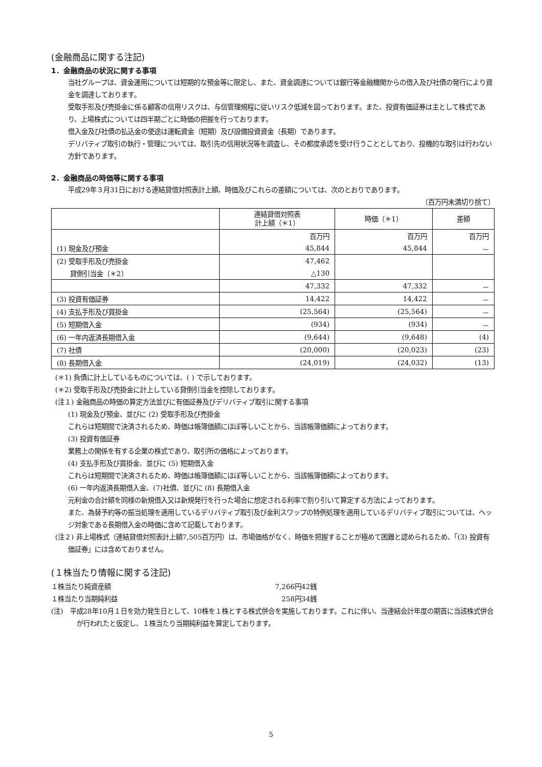(金融商品に関する注記)
1．金融商品の状況に関する事項
当社グループは、資金運用については短期的な預金等に限定し、また、資金調達については銀行等金融機関からの借入及び社債の発行により資金を調達しております。
受取手形及び売掛金に係る顧客の信用リスクは、与信管理規程に従いリスク低減を図っております。また、投資有価証券は主として株式であり、上場株式については四半期ごとに時価の把握を行っております。
借入金及び社債の払込金の使途は運転資金（短期）及び設備投資資金（長期）であります。
デリバティブ取引の執行・管理については、取引先の信用状況等を調査し、その都度承認を受け行うこととしており、投機的な取引は行わない方針であります。
2．金融商品の時価等に関する事項
平成29年３月31日における連結貸借対照表計上額、時価及びこれらの差額については、次のとおりであります。
〔百万円未満切り捨て〕
| | 連結貸借対照表 計上額（＊1） | 時価（＊1） | 差額 |
| --- | --- | --- | --- |
| | 百万円 | 百万円 | 百万円 |
| (1) 現金及び預金 | 45,844 | 45,844 | － |
| (2) 受取手形及び売掛金 | 47,462 | | |
| 貸倒引当金（＊2） | △130 | | |
| | 47,332 | 47,332 | － |
| (3) 投資有価証券 | 14,422 | 14,422 | － |
| (4) 支払手形及び買掛金 | (25,564) | (25,564) | － |
| (5) 短期借入金 | (934) | (934) | － |
| (6) 一年内返済長期借入金 | (9,644) | (9,648) | (4) |
| (7) 社債 | (20,000) | (20,023) | (23) |
| (8) 長期借入金 | (24,019) | (24,032) | (13) |
(＊1) 負債に計上しているものについては、( ) で示しております。
(＊2) 受取手形及び売掛金に計上している貸倒引当金を控除しております。
(注１) 金融商品の時価の算定方法並びに有価証券及びデリバティブ取引に関する事項
(1) 現金及び預金、並びに (2) 受取手形及び売掛金
これらは短期間で決済されるため、時価は帳簿価額にほぼ等しいことから、当該帳簿価額によっております。
(3) 投資有価証券
業務上の関係を有する企業の株式であり、取引所の価格によっております。
(4) 支払手形及び買掛金、並びに (5) 短期借入金
これらは短期間で決済されるため、時価は帳簿価額にほぼ等しいことから、当該帳簿価額によっております。
(6) 一年内返済長期借入金、(7)社債、並びに (8) 長期借入金
元利金の合計額を同様の新規借入又は新規発行を行った場合に想定される利率で割り引いて算定する方法によっております。
また、為替予約等の振当処理を適用しているデリバティブ取引及び金利スワップの特例処理を適用しているデリバティブ取引については、ヘッジ対象である長期借入金の時価に含めて記載しております。
(注２) 非上場株式（連結貸借対照表計上額7,505百万円）は、市場価格がなく、時価を把握することが極めて困難と認められるため、「(3) 投資有価証券」には含めておりません。
(１株当たり情報に関する注記)
１株当たり純資産額 7,266円42銭
１株当たり当期純利益 258円34銭
(注)　平成28年10月１日を効力発生日として、10株を１株とする株式併合を実施しております。これに伴い、当連結会計年度の期首に当該株式併合が行われたと仮定し、１株当たり当期純利益を算定しております。
5